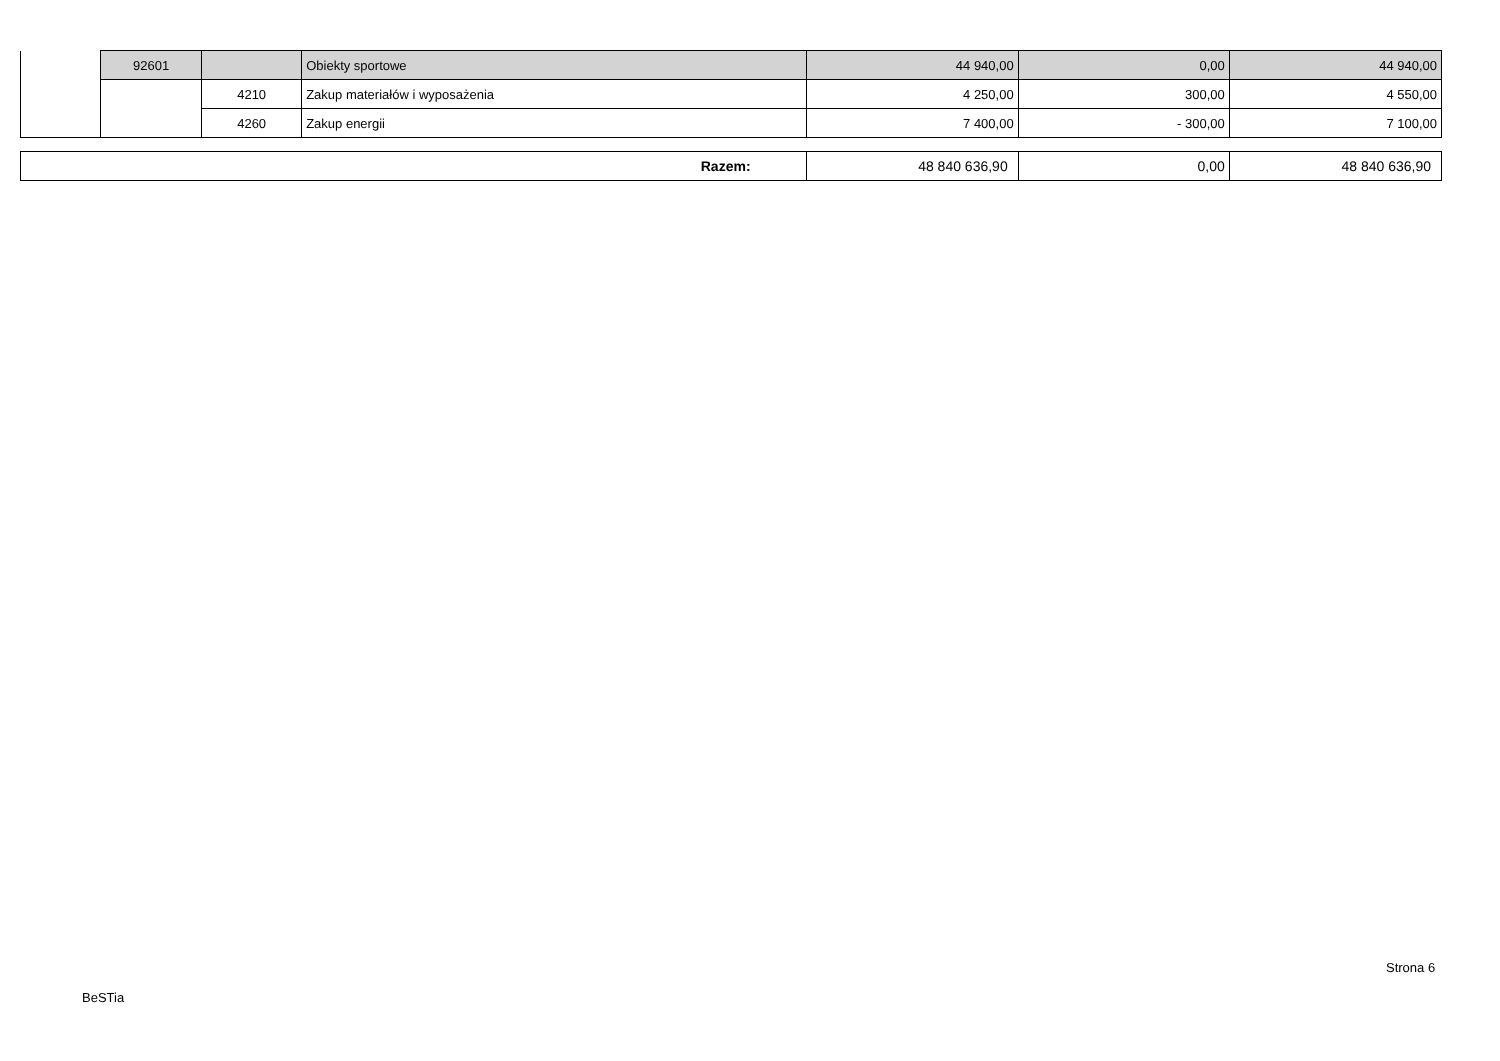| | 92601 | | Obiekty sportowe | 44 940,00 | 0,00 | 44 940,00 |
| | | 4210 | Zakup materiałów i wyposażenia | 4 250,00 | 300,00 | 4 550,00 |
| | | 4260 | Zakup energii | 7 400,00 | - 300,00 | 7 100,00 |
| Razem: | 48 840 636,90 | 0,00 | 48 840 636,90 |
Strona 6
BeSTia